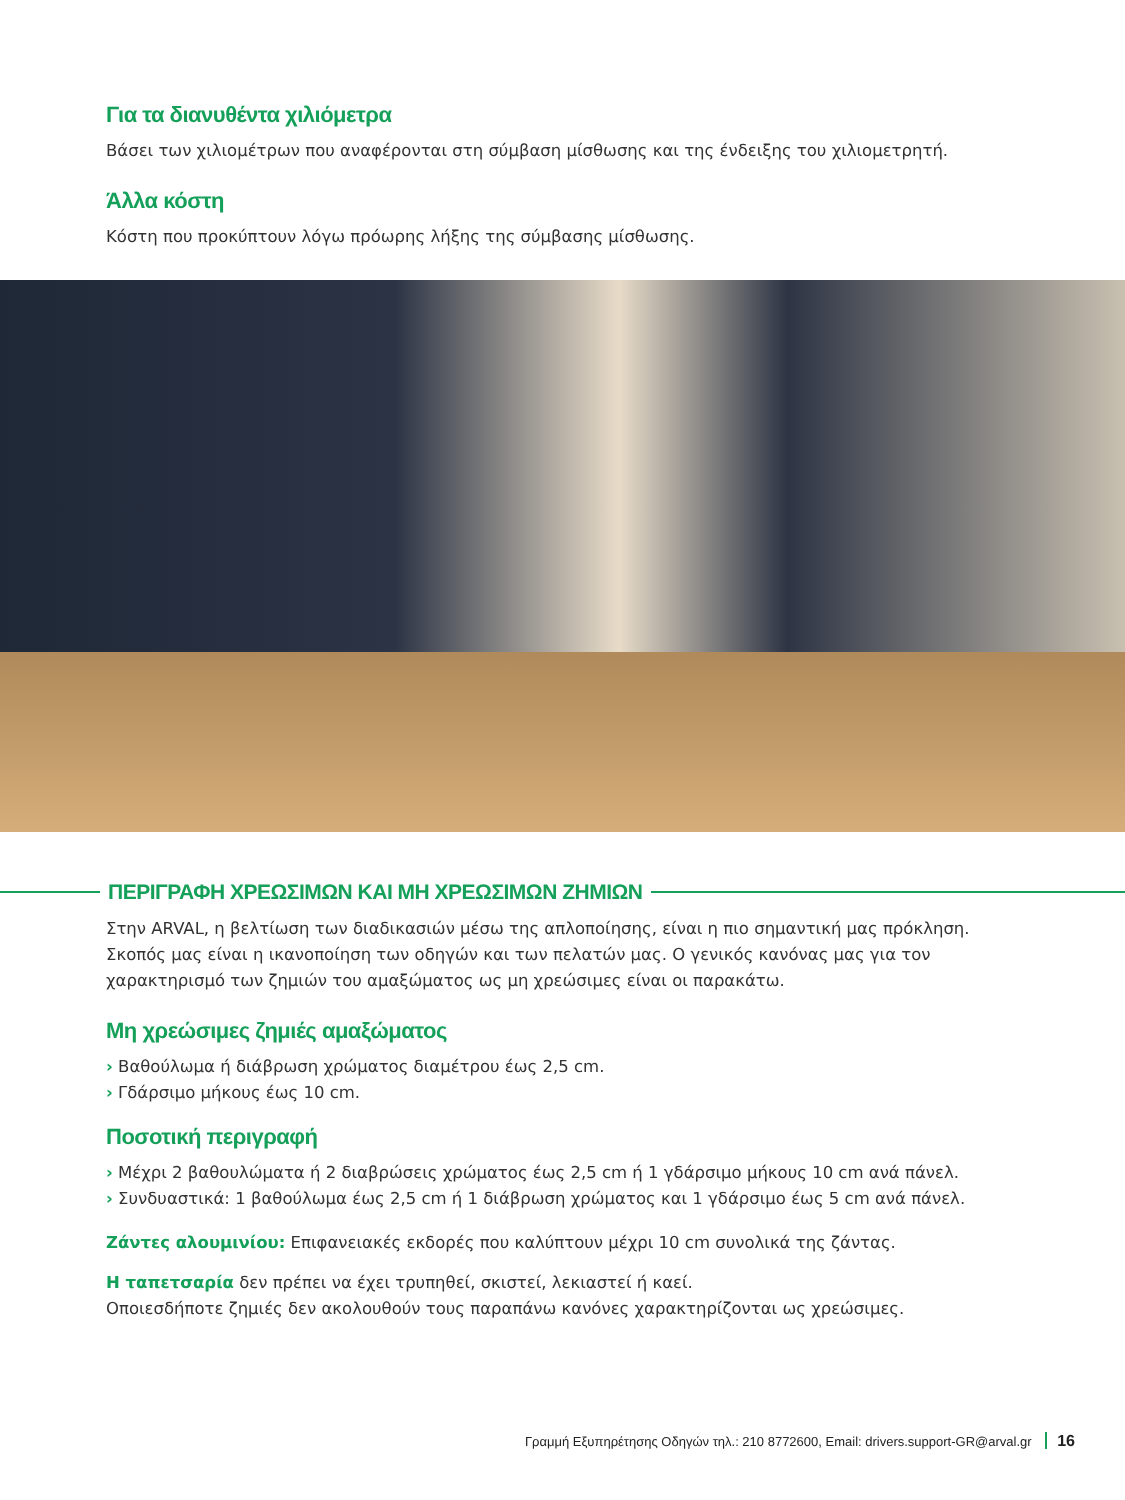Για τα διανυθέντα χιλιόμετρα
Βάσει των χιλιομέτρων που αναφέρονται στη σύμβαση μίσθωσης και της ένδειξης του χιλιομετρητή.
Άλλα κόστη
Κόστη που προκύπτουν λόγω πρόωρης λήξης της σύμβασης μίσθωσης.
ΠΕΡΙΓΡΑΦΗ ΧΡΕΩΣΙΜΩΝ ΚΑΙ ΜΗ ΧΡΕΩΣΙΜΩΝ ΖΗΜΙΩΝ
Στην ARVAL, η βελτίωση των διαδικασιών μέσω της απλοποίησης, είναι η πιο σημαντική μας πρόκληση. Σκοπός μας είναι η ικανοποίηση των οδηγών και των πελατών μας. Ο γενικός κανόνας μας για τον χαρακτηρισμό των ζημιών του αμαξώματος ως μη χρεώσιμες είναι οι παρακάτω.
Μη χρεώσιμες ζημιές αμαξώματος
› Βαθούλωμα ή διάβρωση χρώματος διαμέτρου έως 2,5 cm.
› Γδάρσιμο μήκους έως 10 cm.
Ποσοτική περιγραφή
› Μέχρι 2 βαθουλώματα ή 2 διαβρώσεις χρώματος έως 2,5 cm ή 1 γδάρσιμο μήκους 10 cm ανά πάνελ.
› Συνδυαστικά: 1 βαθούλωμα έως 2,5 cm ή 1 διάβρωση χρώματος και 1 γδάρσιμο έως 5 cm ανά πάνελ.
Ζάντες αλουμινίου: Επιφανειακές εκδορές που καλύπτουν μέχρι 10 cm συνολικά της ζάντας.
Η ταπετσαρία δεν πρέπει να έχει τρυπηθεί, σκιστεί, λεκιαστεί ή καεί.
Οποιεσδήποτε ζημιές δεν ακολουθούν τους παραπάνω κανόνες χαρακτηρίζονται ως χρεώσιμες.
Γραμμή Εξυπηρέτησης Οδηγών τηλ.: 210 8772600, Email: drivers.support-GR@arval.gr 16